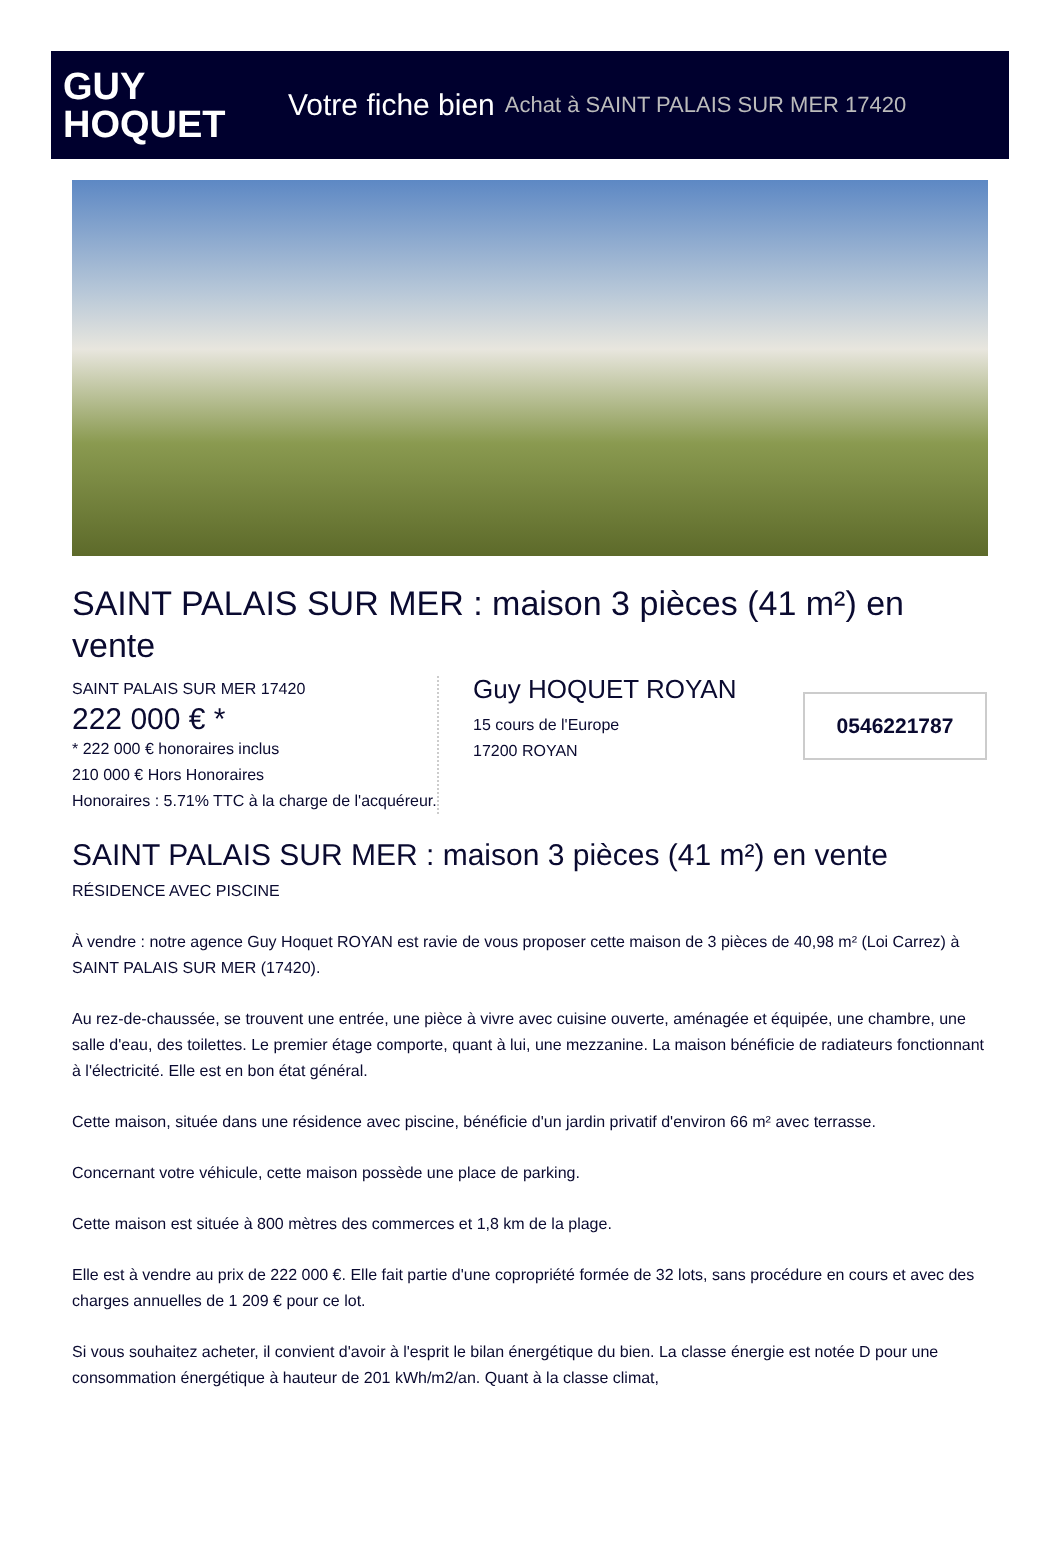GUY
HOQUET
Votre fiche bien Achat à SAINT PALAIS SUR MER 17420
SAINT PALAIS SUR MER : maison 3 pièces (41 m²) en vente
SAINT PALAIS SUR MER 17420
222 000 € *
* 222 000 € honoraires inclus
210 000 € Hors Honoraires
Honoraires : 5.71% TTC à la charge de l'acquéreur.
Guy HOQUET ROYAN
15 cours de l'Europe
17200 ROYAN
0546221787
SAINT PALAIS SUR MER : maison 3 pièces (41 m²) en vente
RÉSIDENCE AVEC PISCINE
À vendre : notre agence Guy Hoquet ROYAN est ravie de vous proposer cette maison de 3 pièces de 40,98 m² (Loi Carrez) à SAINT PALAIS SUR MER (17420).
Au rez-de-chaussée, se trouvent une entrée, une pièce à vivre avec cuisine ouverte, aménagée et équipée, une chambre, une salle d'eau, des toilettes. Le premier étage comporte, quant à lui, une mezzanine. La maison bénéficie de radiateurs fonctionnant à l'électricité. Elle est en bon état général.
Cette maison, située dans une résidence avec piscine, bénéficie d'un jardin privatif d'environ 66 m² avec terrasse.
Concernant votre véhicule, cette maison possède une place de parking.
Cette maison est située à 800 mètres des commerces et 1,8 km de la plage.
Elle est à vendre au prix de 222 000 €. Elle fait partie d'une copropriété formée de 32 lots, sans procédure en cours et avec des charges annuelles de 1 209 € pour ce lot.
Si vous souhaitez acheter, il convient d'avoir à l'esprit le bilan énergétique du bien. La classe énergie est notée D pour une consommation énergétique à hauteur de 201 kWh/m2/an. Quant à la classe climat,